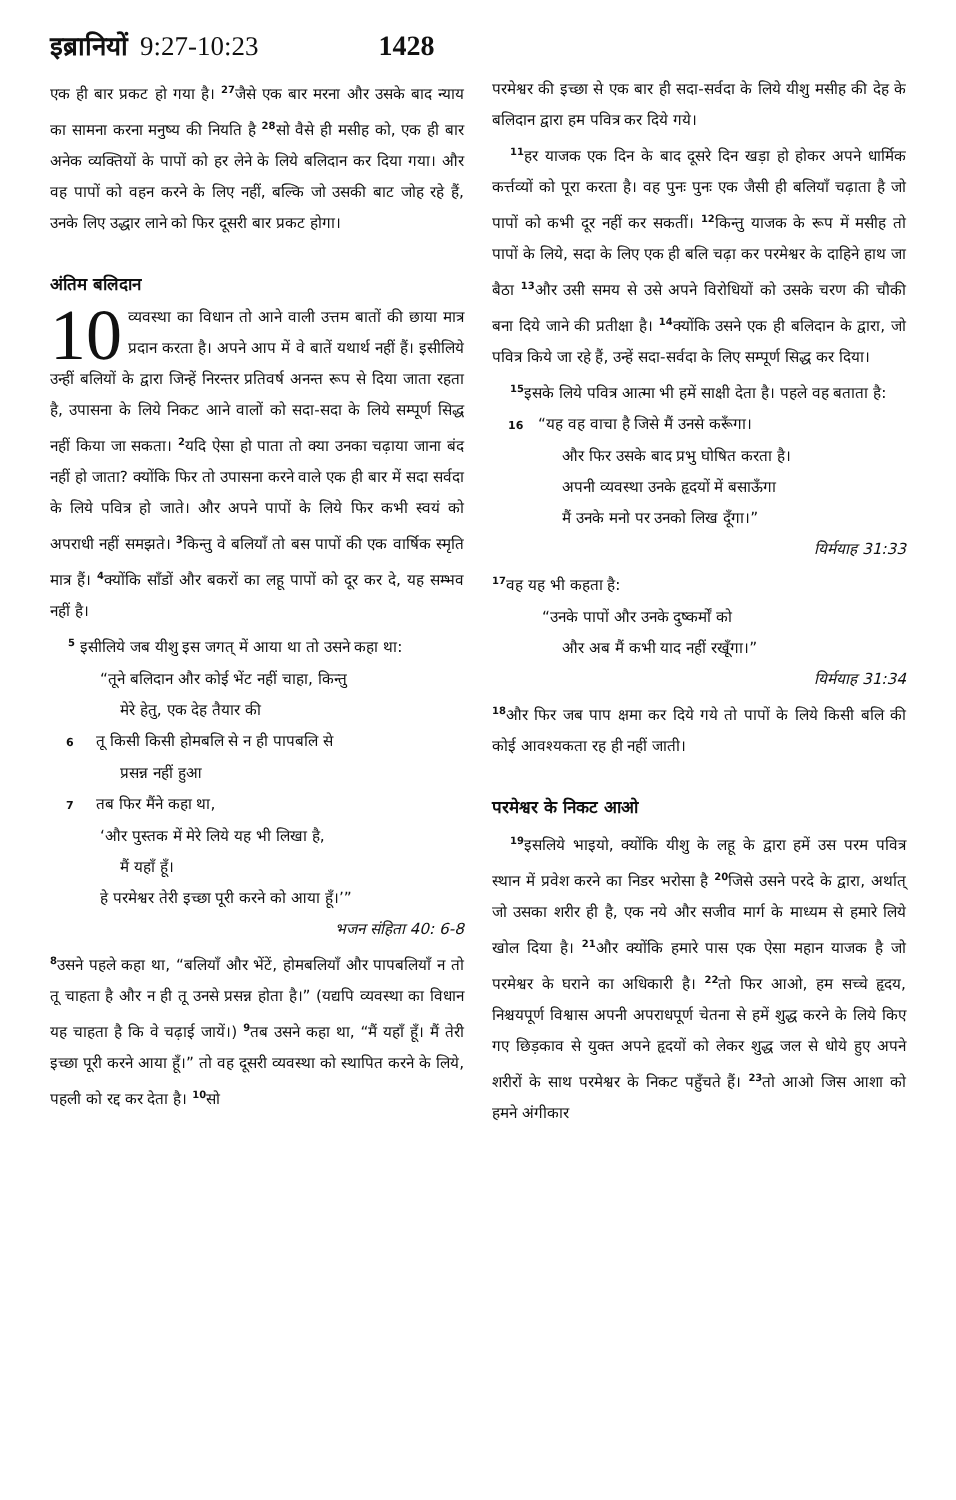इब्रानियों 9:27-10:23 1428
एक ही बार प्रकट हो गया है। <sup>27</sup>जैसे एक बार मरना और उसके बाद न्याय का सामना करना मनुष्य की नियति है <sup>28</sup>सो वैसे ही मसीह को, एक ही बार अनेक व्यक्तियों के पापों को हर लेने के लिये बलिदान कर दिया गया। और वह पापों को वहन करने के लिए नहीं, बल्कि जो उसकी बाट जोह रहे हैं, उनके लिए उद्धार लाने को फिर दूसरी बार प्रकट होगा।
अंतिम बलिदान
10 व्यवस्था का विधान तो आने वाली उत्तम बातों की छाया मात्र प्रदान करता है। अपने आप में वे बातें यथार्थ नहीं हैं। इसीलिये उन्हीं बलियों के द्वारा जिन्हें निरन्तर प्रतिवर्ष अनन्त रूप से दिया जाता रहता है, उपासना के लिये निकट आने वालों को सदा-सदा के लिये सम्पूर्ण सिद्ध नहीं किया जा सकता। <sup>2</sup>यदि ऐसा हो पाता तो क्या उनका चढ़ाया जाना बंद नहीं हो जाता? क्योंकि फिर तो उपासना करने वाले एक ही बार में सदा सर्वदा के लिये पवित्र हो जाते। और अपने पापों के लिये फिर कभी स्वयं को अपराधी नहीं समझते। <sup>3</sup>किन्तु वे बलियाँ तो बस पापों की एक वार्षिक स्मृति मात्र हैं। <sup>4</sup>क्योंकि साँडों और बकरों का लहू पापों को दूर कर दे, यह सम्भव नहीं है।
<sup>5</sup> इसीलिये जब यीशु इस जगत् में आया था तो उसने कहा था:
“तूने बलिदान और कोई भेंट नहीं चाहा, किन्तु
मेरे हेतु, एक देह तैयार की
6 तू किसी किसी होमबलि से न ही पापबलि से
प्रसन्न नहीं हुआ
7 तब फिर मैंने कहा था,
‘और पुस्तक में मेरे लिये यह भी लिखा है,
मैं यहाँ हूँ।
हे परमेश्वर तेरी इच्छा पूरी करने को आया हूँ।’”
भजन संहिता 40: 6-8
<sup>8</sup> उसने पहले कहा था, “बलियाँ और भेंटें, होमबलियाँ और पापबलियाँ न तो तू चाहता है और न ही तू उनसे प्रसन्न होता है।” (यद्यपि व्यवस्था का विधान यह चाहता है कि वे चढ़ाई जायें।) <sup>9</sup>तब उसने कहा था, “मैं यहाँ हूँ। मैं तेरी इच्छा पूरी करने आया हूँ।” तो वह दूसरी व्यवस्था को स्थापित करने के लिये, पहली को रद्द कर देता है। <sup>10</sup>सो
परमेश्वर की इच्छा से एक बार ही सदा-सर्वदा के लिये यीशु मसीह की देह के बलिदान द्वारा हम पवित्र कर दिये गये।
<sup>11</sup> हर याजक एक दिन के बाद दूसरे दिन खड़ा हो होकर अपने धार्मिक कर्त्तव्यों को पूरा करता है। वह पुनः पुनः एक जैसी ही बलियाँ चढ़ाता है जो पापों को कभी दूर नहीं कर सकतीं। <sup>12</sup>किन्तु याजक के रूप में मसीह तो पापों के लिये, सदा के लिए एक ही बलि चढ़ा कर परमेश्वर के दाहिने हाथ जा बैठा <sup>13</sup>और उसी समय से उसे अपने विरोधियों को उसके चरण की चौकी बना दिये जाने की प्रतीक्षा है। <sup>14</sup>क्योंकि उसने एक ही बलिदान के द्वारा, जो पवित्र किये जा रहे हैं, उन्हें सदा-सर्वदा के लिए सम्पूर्ण सिद्ध कर दिया।
<sup>15</sup> इसके लिये पवित्र आत्मा भी हमें साक्षी देता है। पहले वह बताता है:
16 “यह वह वाचा है जिसे मैं उनसे करूँगा।
और फिर उसके बाद प्रभु घोषित करता है।
अपनी व्यवस्था उनके हृदयों में बसाऊँगा
मैं उनके मनो पर उनको लिख दूँगा।”
यिर्मयाह 31:33
<sup>17</sup> वह यह भी कहता है:
“उनके पापों और उनके दुष्कर्मों को
और अब मैं कभी याद नहीं रखूँगा।”
यिर्मयाह 31:34
<sup>18</sup> और फिर जब पाप क्षमा कर दिये गये तो पापों के लिये किसी बलि की कोई आवश्यकता रह ही नहीं जाती।
परमेश्वर के निकट आओ
<sup>19</sup> इसलिये भाइयो, क्योंकि यीशु के लहू के द्वारा हमें उस परम पवित्र स्थान में प्रवेश करने का निडर भरोसा है <sup>20</sup>जिसे उसने परदे के द्वारा, अर्थात् जो उसका शरीर ही है, एक नये और सजीव मार्ग के माध्यम से हमारे लिये खोल दिया है। <sup>21</sup>और क्योंकि हमारे पास एक ऐसा महान याजक है जो परमेश्वर के घराने का अधिकारी है। <sup>22</sup>तो फिर आओ, हम सच्चे हृदय, निश्चयपूर्ण विश्वास अपनी अपराधपूर्ण चेतना से हमें शुद्ध करने के लिये किए गए छिड़काव से युक्त अपने हृदयों को लेकर शुद्ध जल से धोये हुए अपने शरीरों के साथ परमेश्वर के निकट पहुँचते हैं। <sup>23</sup>तो आओ जिस आशा को हमने अंगीकार